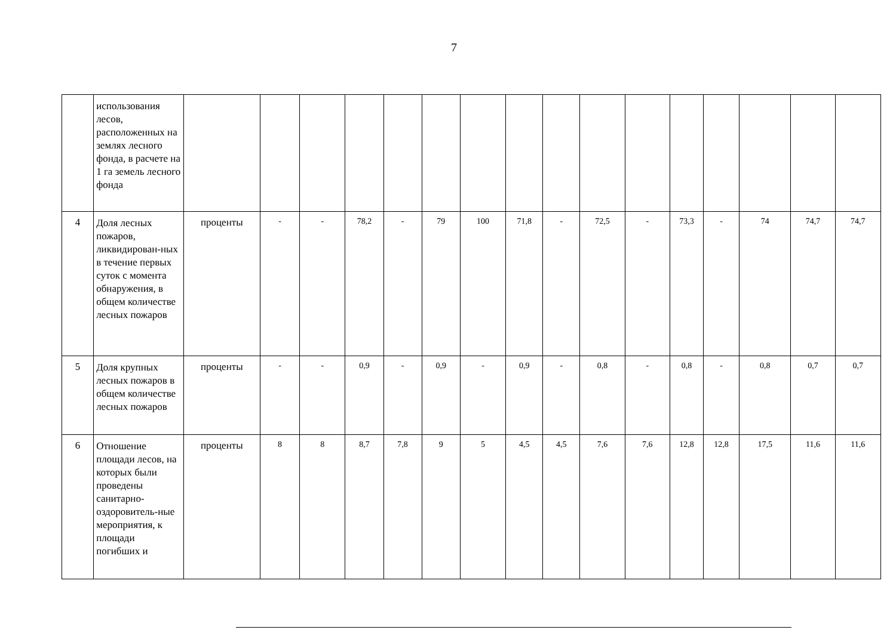7
| | использования лесов, расположенных на землях лесного фонда, в расчете на 1 га земель лесного фонда | | | | | | | | | | | | | | | | |
| 4 | Доля лесных пожаров, ликвидирован-ных в течение первых суток с момента обнаружения, в общем количестве лесных пожаров | проценты | - | - | 78,2 | - | 79 | 100 | 71,8 | - | 72,5 | - | 73,3 | - | 74 | 74,7 | 74,7 |
| 5 | Доля крупных лесных пожаров в общем количестве лесных пожаров | проценты | - | - | 0,9 | - | 0,9 | - | 0,9 | - | 0,8 | - | 0,8 | - | 0,8 | 0,7 | 0,7 |
| 6 | Отношение площади лесов, на которых были проведены санитарно-оздоровитель-ные мероприятия, к площади погибших и | проценты | 8 | 8 | 8,7 | 7,8 | 9 | 5 | 4,5 | 4,5 | 7,6 | 7,6 | 12,8 | 12,8 | 17,5 | 11,6 | 11,6 |